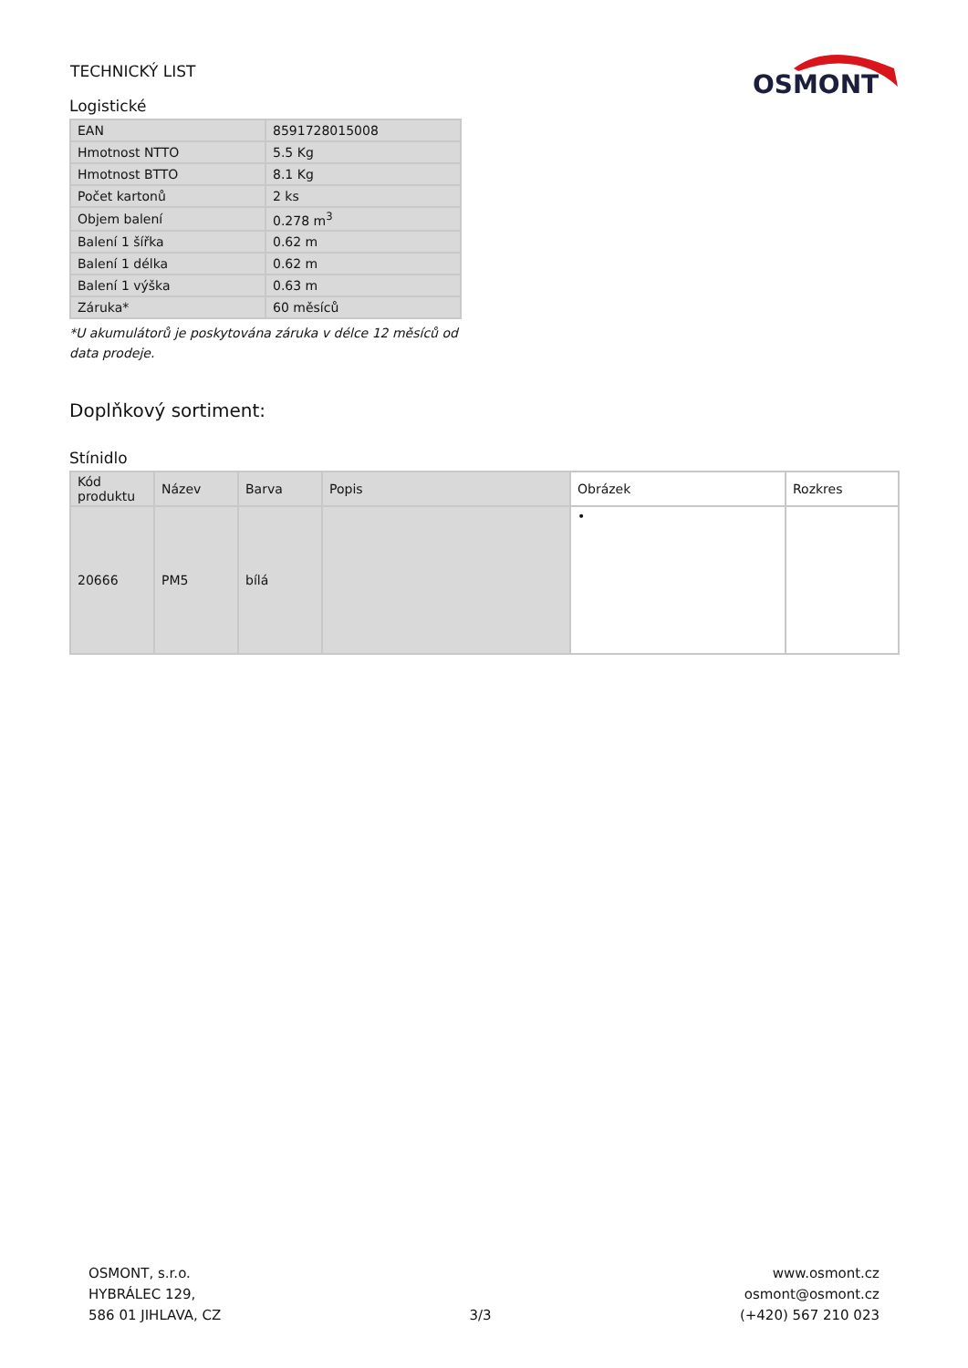TECHNICKÝ LIST
OSMONT
Logistické
| EAN | 8591728015008 |
| Hmotnost NTTO | 5.5 Kg |
| Hmotnost BTTO | 8.1 Kg |
| Počet kartonů | 2 ks |
| Objem balení | 0.278 m<sup>3</sup> |
| Balení 1 šířka | 0.62 m |
| Balení 1 délka | 0.62 m |
| Balení 1 výška | 0.63 m |
| Záruka* | 60 měsíců |
*U akumulátorů je poskytována záruka v délce 12 měsíců od data prodeje.
Doplňkový sortiment:
Stínidlo
| Kód produktu | Název | Barva | Popis | Obrázek | Rozkres |
| --- | --- | --- | --- | --- | --- |
| 20666 | PM5 | bílá | | • | |
OSMONT, s.r.o.
HYBRÁLEC 129,
586 01 JIHLAVA, CZ
3/3
www.osmont.cz
osmont@osmont.cz
(+420) 567 210 023